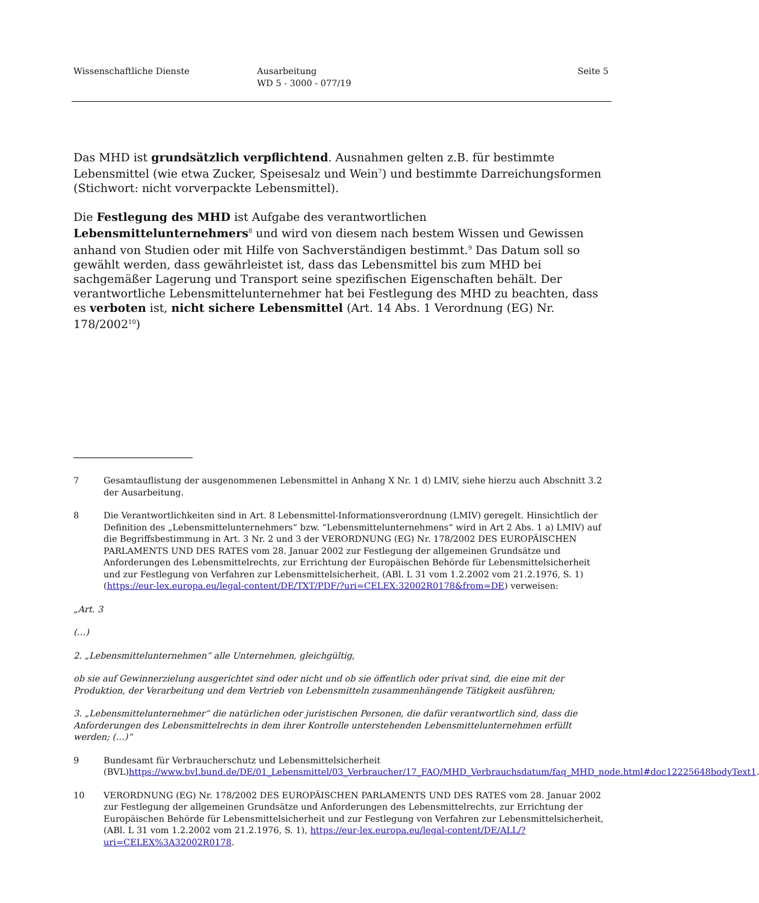Wissenschaftliche Dienste Ausarbeitung
WD 5 - 3000 - 077/19
Seite 5
Das MHD ist grundsätzlich verpflichtend. Ausnahmen gelten z.B. für bestimmte Lebensmittel (wie etwa Zucker, Speisesalz und Wein<sup>7</sup>) und bestimmte Darreichungsformen (Stichwort: nicht vorverpackte Lebensmittel).
Die Festlegung des MHD ist Aufgabe des verantwortlichen Lebensmittelunternehmers<sup>8</sup> und wird von diesem nach bestem Wissen und Gewissen anhand von Studien oder mit Hilfe von Sachverständigen bestimmt.<sup>9</sup> Das Datum soll so gewählt werden, dass gewährleistet ist, dass das Lebensmittel bis zum MHD bei sachgemäßer Lagerung und Transport seine spezifischen Eigenschaften behält. Der verantwortliche Lebensmittelunternehmer hat bei Festlegung des MHD zu beachten, dass es verboten ist, nicht sichere Lebensmittel (Art. 14 Abs. 1 Verordnung (EG) Nr. 178/2002<sup>10</sup>)
7 Gesamtauflistung der ausgenommenen Lebensmittel in Anhang X Nr. 1 d) LMIV, siehe hierzu auch Abschnitt 3.2 der Ausarbeitung.
8 Die Verantwortlichkeiten sind in Art. 8 Lebensmittel-Informationsverordnung (LMIV) geregelt. Hinsichtlich der Definition des „Lebensmittelunternehmers“ bzw. “Lebensmittelunternehmens“ wird in Art 2 Abs. 1 a) LMIV) auf die Begriffsbestimmung in Art. 3 Nr. 2 und 3 der VERORDNUNG (EG) Nr. 178/2002 DES EUROPÄISCHEN PARLAMENTS UND DES RATES vom 28. Januar 2002 zur Festlegung der allgemeinen Grundsätze und Anforderungen des Lebensmittelrechts, zur Errichtung der Europäischen Behörde für Lebensmittelsicherheit und zur Festlegung von Verfahren zur Lebensmittelsicherheit, (ABl. L 31 vom 1.2.2002 vom 21.2.1976, S. 1) (https://eur-lex.europa.eu/legal-content/DE/TXT/PDF/?uri=CELEX:32002R0178&from=DE) verweisen:
„Art. 3
(…)
2. „Lebensmittelunternehmen“ alle Unternehmen, gleichgültig,
ob sie auf Gewinnerzielung ausgerichtet sind oder nicht und ob sie öffentlich oder privat sind, die eine mit der Produktion, der Verarbeitung und dem Vertrieb von Lebensmitteln zusammenhängende Tätigkeit ausführen;
3. „Lebensmittelunternehmer“ die natürlichen oder juristischen Personen, die dafür verantwortlich sind, dass die Anforderungen des Lebensmittelrechts in dem ihrer Kontrolle unterstehenden Lebensmittelunternehmen erfüllt werden; (…)“
9 Bundesamt für Verbraucherschutz und Lebensmittelsicherheit (BVL)https://www.bvl.bund.de/DE/01_Lebensmittel/03_Verbraucher/17_FAQ/MHD_Verbrauchsdatum/faq_MHD_node.html#doc12225648bodyText1.
10 VERORDNUNG (EG) Nr. 178/2002 DES EUROPÄISCHEN PARLAMENTS UND DES RATES vom 28. Januar 2002 zur Festlegung der allgemeinen Grundsätze und Anforderungen des Lebensmittelrechts, zur Errichtung der Europäischen Behörde für Lebensmittelsicherheit und zur Festlegung von Verfahren zur Lebensmittelsicherheit, (ABl. L 31 vom 1.2.2002 vom 21.2.1976, S. 1), https://eur-lex.europa.eu/legal-content/DE/ALL/?uri=CELEX%3A32002R0178.